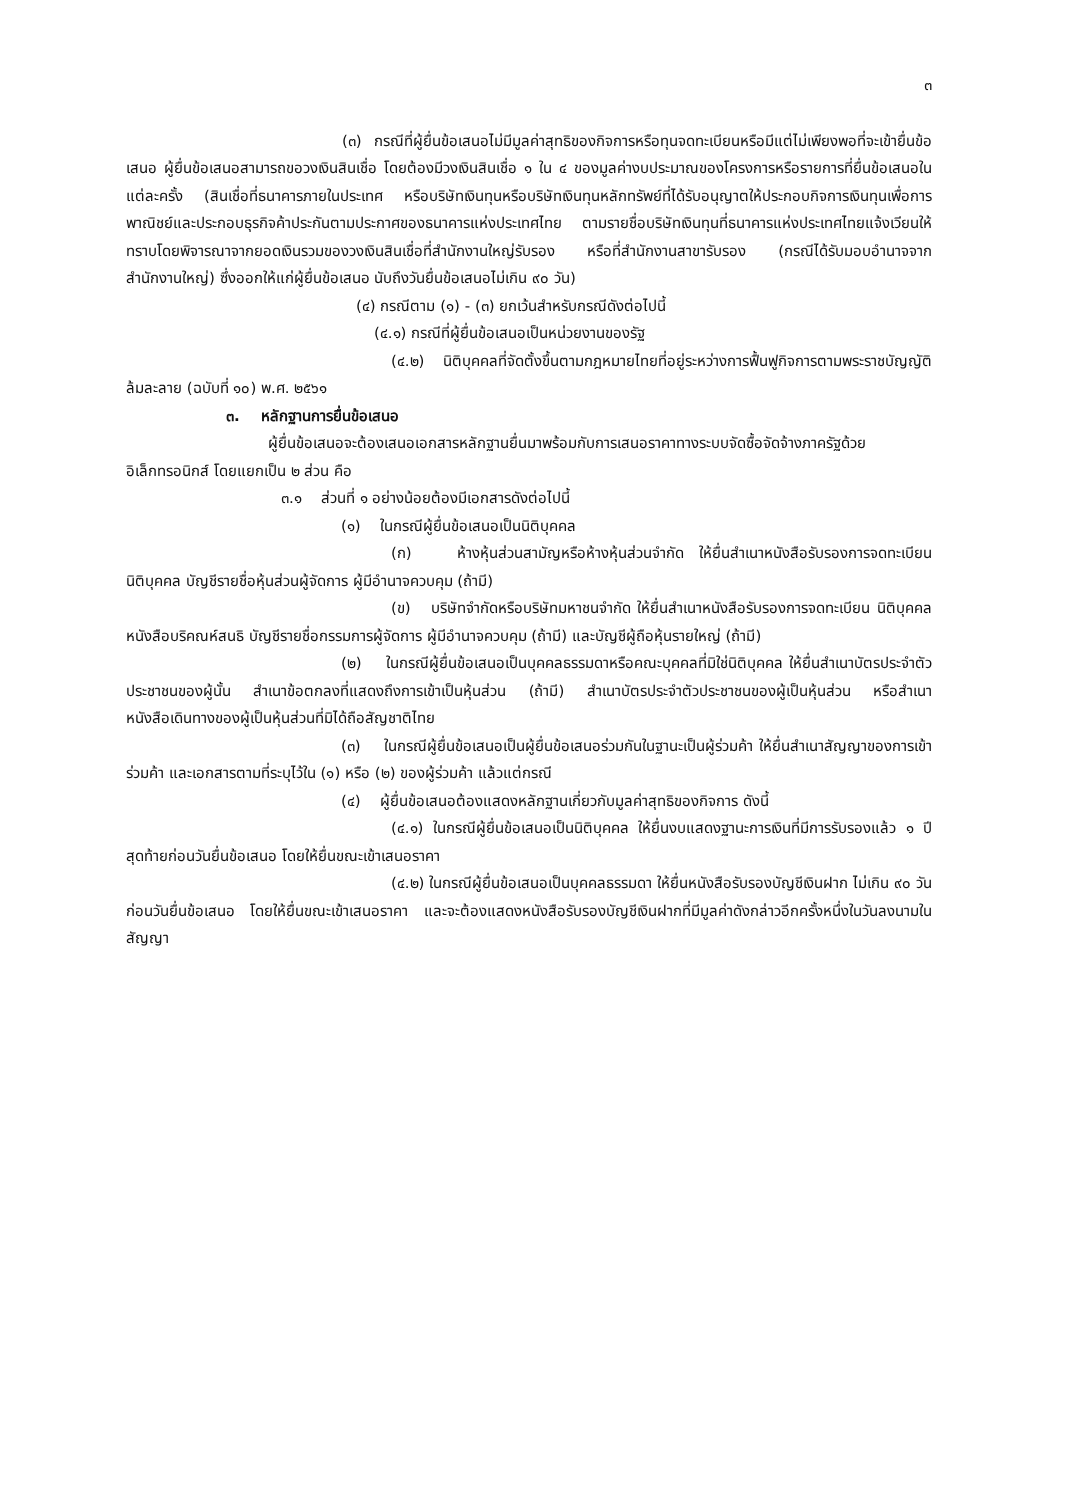๓
(๓) กรณีที่ผู้ยื่นข้อเสนอไม่มีมูลค่าสุทธิของกิจการหรือทุนจดทะเบียนหรือมีแต่ไม่เพียงพอที่จะเข้ายื่นข้อเสนอ ผู้ยื่นข้อเสนอสามารถขอวงเงินสินเชื่อ โดยต้องมีวงเงินสินเชื่อ ๑ ใน ๔ ของมูลค่างบประมาณของโครงการหรือรายการที่ยื่นข้อเสนอในแต่ละครั้ง (สินเชื่อที่ธนาคารภายในประเทศ หรือบริษัทเงินทุนหรือบริษัทเงินทุนหลักทรัพย์ที่ได้รับอนุญาตให้ประกอบกิจการเงินทุนเพื่อการพาณิชย์และประกอบธุรกิจค้าประกันตามประกาศของธนาคารแห่งประเทศไทย ตามรายชื่อบริษัทเงินทุนที่ธนาคารแห่งประเทศไทยแจ้งเวียนให้ทราบโดยพิจารณาจากยอดเงินรวมของวงเงินสินเชื่อที่สำนักงานใหญ่รับรอง หรือที่สำนักงานสาขารับรอง (กรณีได้รับมอบอำนาจจากสำนักงานใหญ่) ซึ่งออกให้แก่ผู้ยื่นข้อเสนอ นับถึงวันยื่นข้อเสนอไม่เกิน ๙๐ วัน)
(๔) กรณีตาม (๑) - (๓) ยกเว้นสำหรับกรณีดังต่อไปนี้
(๔.๑) กรณีที่ผู้ยื่นข้อเสนอเป็นหน่วยงานของรัฐ
(๔.๒) นิติบุคคลที่จัดตั้งขึ้นตามกฎหมายไทยที่อยู่ระหว่างการฟื้นฟูกิจการตามพระราชบัญญัติล้มละลาย (ฉบับที่ ๑๐) พ.ศ. ๒๕๖๑
๓. หลักฐานการยื่นข้อเสนอ
ผู้ยื่นข้อเสนอจะต้องเสนอเอกสารหลักฐานยื่นมาพร้อมกับการเสนอราคาทางระบบจัดซื้อจัดจ้างภาครัฐด้วยอิเล็กทรอนิกส์ โดยแยกเป็น ๒ ส่วน คือ
๓.๑ ส่วนที่ ๑ อย่างน้อยต้องมีเอกสารดังต่อไปนี้
(๑) ในกรณีผู้ยื่นข้อเสนอเป็นนิติบุคคล
(ก) ห้างหุ้นส่วนสามัญหรือห้างหุ้นส่วนจำกัด ให้ยื่นสำเนาหนังสือรับรองการจดทะเบียนนิติบุคคล บัญชีรายชื่อหุ้นส่วนผู้จัดการ ผู้มีอำนาจควบคุม (ถ้ามี)
(ข) บริษัทจำกัดหรือบริษัทมหาชนจำกัด ให้ยื่นสำเนาหนังสือรับรองการจดทะเบียน นิติบุคคล หนังสือบริคณห์สนธิ บัญชีรายชื่อกรรมการผู้จัดการ ผู้มีอำนาจควบคุม (ถ้ามี) และบัญชีผู้ถือหุ้นรายใหญ่ (ถ้ามี)
(๒) ในกรณีผู้ยื่นข้อเสนอเป็นบุคคลธรรมดาหรือคณะบุคคลที่มิใช่นิติบุคคล ให้ยื่นสำเนาบัตรประจำตัวประชาชนของผู้นั้น สำเนาข้อตกลงที่แสดงถึงการเข้าเป็นหุ้นส่วน (ถ้ามี) สำเนาบัตรประจำตัวประชาชนของผู้เป็นหุ้นส่วน หรือสำเนาหนังสือเดินทางของผู้เป็นหุ้นส่วนที่มิได้ถือสัญชาติไทย
(๓) ในกรณีผู้ยื่นข้อเสนอเป็นผู้ยื่นข้อเสนอร่วมกันในฐานะเป็นผู้ร่วมค้า ให้ยื่นสำเนาสัญญาของการเข้าร่วมค้า และเอกสารตามที่ระบุไว้ใน (๑) หรือ (๒) ของผู้ร่วมค้า แล้วแต่กรณี
(๔) ผู้ยื่นข้อเสนอต้องแสดงหลักฐานเกี่ยวกับมูลค่าสุทธิของกิจการ ดังนี้
(๔.๑) ในกรณีผู้ยื่นข้อเสนอเป็นนิติบุคคล ให้ยื่นงบแสดงฐานะการเงินที่มีการรับรองแล้ว ๑ ปีสุดท้ายก่อนวันยื่นข้อเสนอ โดยให้ยื่นขณะเข้าเสนอราคา
(๔.๒) ในกรณีผู้ยื่นข้อเสนอเป็นบุคคลธรรมดา ให้ยื่นหนังสือรับรองบัญชีเงินฝาก ไม่เกิน ๙๐ วัน ก่อนวันยื่นข้อเสนอ โดยให้ยื่นขณะเข้าเสนอราคา และจะต้องแสดงหนังสือรับรองบัญชีเงินฝากที่มีมูลค่าดังกล่าวอีกครั้งหนึ่งในวันลงนามในสัญญา